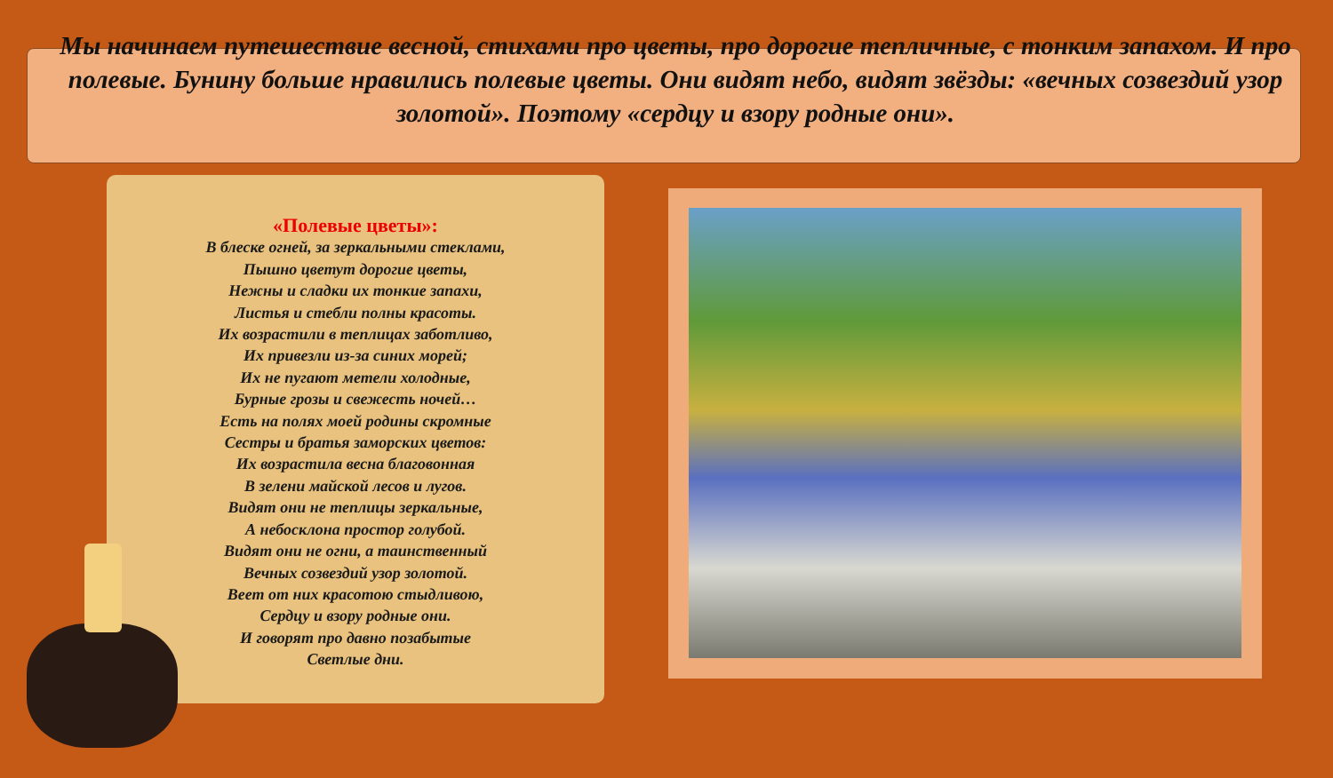Мы начинаем путешествие весной, стихами про цветы, про дорогие тепличные, с тонким запахом. И про полевые. Бунину больше нравились полевые цветы. Они видят небо, видят звёзды: «вечных созвездий узор золотой». Поэтому «сердцу и взору родные они».
«Полевые цветы»:
В блеске огней, за зеркальными стеклами,
Пышно цветут дорогие цветы,
Нежны и сладки их тонкие запахи,
Листья и стебли полны красоты.
Их возрастили в теплицах заботливо,
Их привезли из-за синих морей;
Их не пугают метели холодные,
Бурные грозы и свежесть ночей…
Есть на полях моей родины скромные
Сестры и братья заморских цветов:
Их возрастила весна благовонная
В зелени майской лесов и лугов.
Видят они не теплицы зеркальные,
А небосклона простор голубой.
Видят они не огни, а таинственный
Вечных созвездий узор золотой.
Веет от них красотою стыдливою,
Сердцу и взору родные они.
И говорят про давно позабытые
Светлые дни.